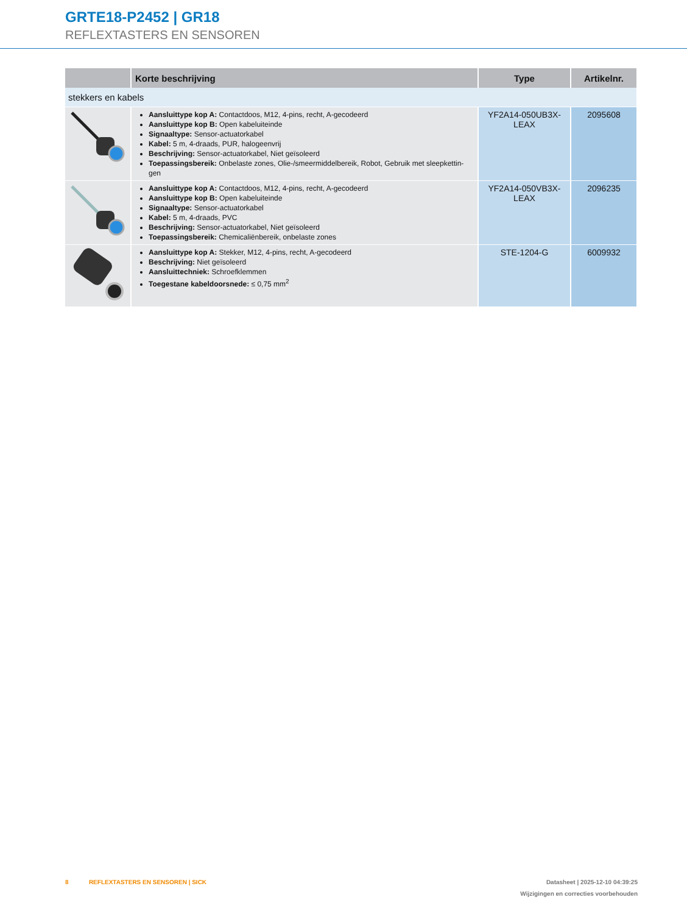GRTE18-P2452 | GR18
REFLEXTASTERS EN SENSOREN
| | Korte beschrijving | Type | Artikelnr. |
| --- | --- | --- | --- |
| stekkers en kabels | | | |
| | Aansluittype kop A: Contactdoos, M12, 4-pins, recht, A-gecodeerd Aansluittype kop B: Open kabeluiteinde Signaaltype: Sensor-actuatorkabel Kabel: 5 m, 4-draads, PUR, halogeenvrij Beschrijving: Sensor-actuatorkabel, Niet geïsoleerd Toepassingsbereik: Onbelaste zones, Olie-/smeermiddelbereik, Robot, Gebruik met sleepkettin-gen | YF2A14-050UB3X-LEAX | 2095608 |
| | Aansluittype kop A: Contactdoos, M12, 4-pins, recht, A-gecodeerd Aansluittype kop B: Open kabeluiteinde Signaaltype: Sensor-actuatorkabel Kabel: 5 m, 4-draads, PVC Beschrijving: Sensor-actuatorkabel, Niet geïsoleerd Toepassingsbereik: Chemicaliënbereik, onbelaste zones | YF2A14-050VB3X-LEAX | 2096235 |
| | Aansluittype kop A: Stekker, M12, 4-pins, recht, A-gecodeerd Beschrijving: Niet geïsoleerd Aansluittechniek: Schroefklemmen Toegestane kabeldoorsnede: ≤ 0,75 mm<sup>2</sup> | STE-1204-G | 6009932 |
8 REFLEXTASTERS EN SENSOREN | SICK Datasheet | 2025-12-10 04:39:25
Wijzigingen en correcties voorbehouden